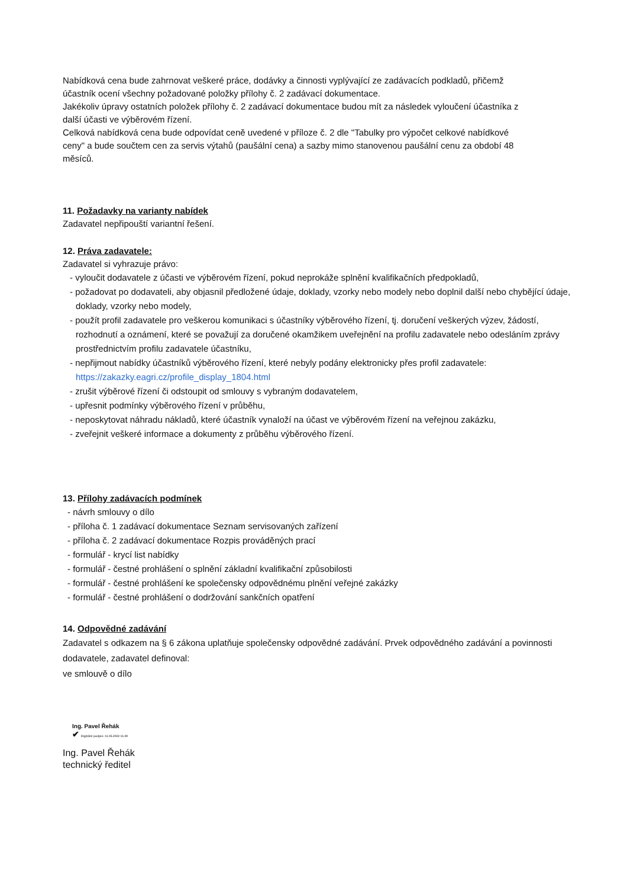Nabídková cena bude zahrnovat veškeré práce, dodávky a činnosti vyplývající ze zadávacích podkladů, přičemž
účastník ocení všechny požadované položky přílohy č. 2 zadávací dokumentace.
Jakékoliv úpravy ostatních položek přílohy č. 2 zadávací dokumentace budou mít za následek vyloučení účastníka z
další účasti ve výběrovém řízení.
Celková nabídková cena bude odpovídat ceně uvedené v příloze č. 2 dle "Tabulky pro výpočet celkové nabídkové
ceny" a bude součtem cen za servis výtahů (paušální cena) a sazby mimo stanovenou paušální cenu za období 48
měsíců.
11. Požadavky na varianty nabídek
Zadavatel nepřipouští variantní řešení.
12. Práva zadavatele:
Zadavatel si vyhrazuje právo:
- vyloučit dodavatele z účasti ve výběrovém řízení, pokud neprokáže splnění kvalifikačních předpokladů,
- požadovat po dodavateli, aby objasnil předložené údaje, doklady, vzorky nebo modely nebo doplnil další nebo chybějící údaje, doklady, vzorky nebo modely,
- použít profil zadavatele pro veškerou komunikaci s účastníky výběrového řízení, tj. doručení veškerých výzev, žádostí, rozhodnutí a oznámení, které se považují za doručené okamžikem uveřejnění na profilu zadavatele nebo odesláním zprávy prostřednictvím profilu zadavatele účastníku,
- nepřijmout nabídky účastníků výběrového řízení, které nebyly podány elektronicky přes profil zadavatele: https://zakazky.eagri.cz/profile_display_1804.html
- zrušit výběrové řízení či odstoupit od smlouvy s vybraným dodavatelem,
- upřesnit podmínky výběrového řízení v průběhu,
- neposkytovat náhradu nákladů, které účastník vynaloží na účast ve výběrovém řízení na veřejnou zakázku,
- zveřejnit veškeré informace a dokumenty z průběhu výběrového řízení.
13. Přílohy zadávacích podmínek
- návrh smlouvy o dílo
- příloha č. 1 zadávací dokumentace Seznam servisovaných zařízení
- příloha č. 2 zadávací dokumentace Rozpis prováděných prací
- formulář - krycí list nabídky
- formulář - čestné prohlášení o splnění základní kvalifikační způsobilosti
- formulář - čestné prohlášení ke společensky odpovědnému plnění veřejné zakázky
- formulář - čestné prohlášení o dodržování sankčních opatření
14. Odpovědné zadávání
Zadavatel s odkazem na § 6 zákona uplatňuje společensky odpovědné zadávání. Prvek odpovědného zadávání a povinnosti dodavatele, zadavatel definoval:
ve smlouvě o dílo
Ing. Pavel Řehák
✔ Digitální podpis: 11.05.2022 11:39
Ing. Pavel Řehák
technický ředitel